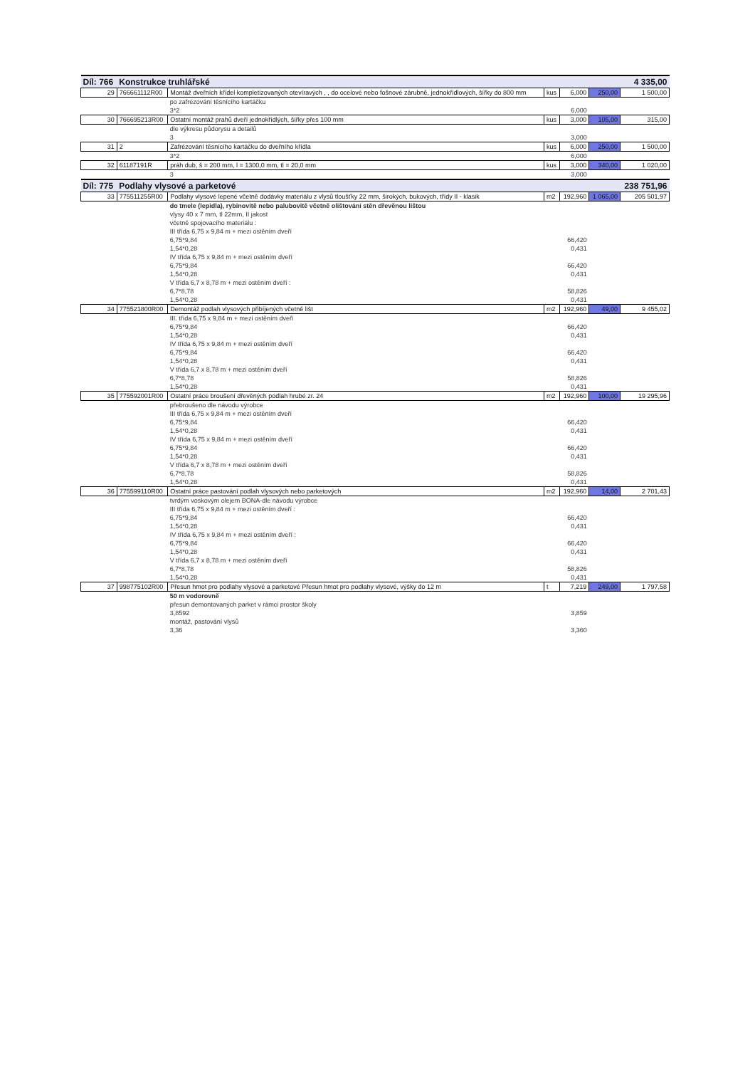| Díl: 766 | Konstrukce truhlářské | | | | | 4 335,00 |
| 29 | 766661112R00 | Montáž dveřních křídel kompletizovaných otevíravých , , do ocelové nebo fošnové zárubně, jednokřídlových, šířky do 800 mm | kus | 6,000 | 250,00 | 1 500,00 |
| | | po zafrézování těsnícího kartáčku | | | | |
| | | 3*2 | | 6,000 | | |
| 30 | 766695213R00 | Ostatní montáž prahů dveří jednokřídlých, šířky přes 100 mm | kus | 3,000 | 105,00 | 315,00 |
| | | dle výkresu půdorysu a detailů | | | | |
| | | 3 | | 3,000 | | |
| 31 | 2 | Zafrézování těsnícího kartáčku do dveřního křídla | kus | 6,000 | 250,00 | 1 500,00 |
| | | 3*2 | | 6,000 | | |
| 32 | 61187191R | práh dub, š = 200 mm, l = 1300,0 mm, tl = 20,0 mm | kus | 3,000 | 340,00 | 1 020,00 |
| | | 3 | | 3,000 | | |
| Díl: 775 | Podlahy vlysové a parketové | | | | | 238 751,96 |
| 33 | 775511255R00 | Podlahy vlysové lepené včetně dodávky materiálu z vlysů tloušťky 22 mm, širokých, bukových, třídy II - klasik | m2 | 192,960 | 1 065,00 | 205 501,97 |
| | | do tmele (lepidla), rybinovitě nebo palubovitě včetně olištování stěn dřevěnou lištou | | | | |
| | | vlysy 40 x 7 mm, tl 22mm, II jakost | | | | |
| | | včetně spojovacího materiálu : | | | | |
| | | III třída 6,75 x 9,84 m + mezi ostěním dveří | | | | |
| | | 6,75*9,84 | | 66,420 | | |
| | | 1,54*0,28 | | 0,431 | | |
| | | IV třída 6,75 x 9,84 m + mezi ostěním dveří | | | | |
| | | 6,75*9,84 | | 66,420 | | |
| | | 1,54*0,28 | | 0,431 | | |
| | | V třída 6,7 x 8,78 m + mezi ostěním dveří : | | | | |
| | | 6,7*8,78 | | 58,826 | | |
| | | 1,54*0,28 | | 0,431 | | |
| 34 | 775521800R00 | Demontáž podlah vlysových přibíjených včetně lišt | m2 | 192,960 | 49,00 | 9 455,02 |
| | | III. třída 6,75 x 9,84 m + mezi ostěním dveří | | | | |
| | | 6,75*9,84 | | 66,420 | | |
| | | 1,54*0,28 | | 0,431 | | |
| | | IV třída 6,75 x 9,84 m + mezi ostěním dveří | | | | |
| | | 6,75*9,84 | | 66,420 | | |
| | | 1,54*0,28 | | 0,431 | | |
| | | V třída 6,7 x 8,78 m + mezi ostěním dveří | | | | |
| | | 6,7*8,78 | | 58,826 | | |
| | | 1,54*0,28 | | 0,431 | | |
| 35 | 775592001R00 | Ostatní práce broušení dřevěných podlah hrubé zr. 24 | m2 | 192,960 | 100,00 | 19 295,96 |
| | | přebroušeno dle návodu výrobce | | | | |
| | | III třída 6,75 x 9,84 m + mezi ostěním dveří | | | | |
| | | 6,75*9,84 | | 66,420 | | |
| | | 1,54*0,28 | | 0,431 | | |
| | | IV třída 6,75 x 9,84 m + mezi ostěním dveří | | | | |
| | | 6,75*9,84 | | 66,420 | | |
| | | 1,54*0,28 | | 0,431 | | |
| | | V třída 6,7 x 8,78 m + mezi ostěním dveří | | | | |
| | | 6,7*8,78 | | 58,826 | | |
| | | 1,54*0,28 | | 0,431 | | |
| 36 | 775599110R00 | Ostatní práce pastování podlah vlysových nebo parketových | m2 | 192,960 | 14,00 | 2 701,43 |
| | | tvrdým voskovým olejem BONA-dle návodu výrobce | | | | |
| | | III třída 6,75 x 9,84 m + mezi ostěním dveří : | | | | |
| | | 6,75*9,84 | | 66,420 | | |
| | | 1,54*0,28 | | 0,431 | | |
| | | IV třída 6,75 x 9,84 m + mezi ostěním dveří : | | | | |
| | | 6,75*9,84 | | 66,420 | | |
| | | 1,54*0,28 | | 0,431 | | |
| | | V třída 6,7 x 8,78 m + mezi ostěním dveří | | | | |
| | | 6,7*8,78 | | 58,826 | | |
| | | 1,54*0,28 | | 0,431 | | |
| 37 | 998775102R00 | Přesun hmot pro podlahy vlysové a parketové Přesun hmot pro podlahy vlysové, výšky do 12 m | t | 7,219 | 249,00 | 1 797,58 |
| | | 50 m vodorovně | | | | |
| | | přesun demontovaných parket v rámci prostor školy | | | | |
| | | 3,8592 | | 3,859 | | |
| | | montáž, pastování vlysů | | | | |
| | | 3,36 | | 3,360 | | |